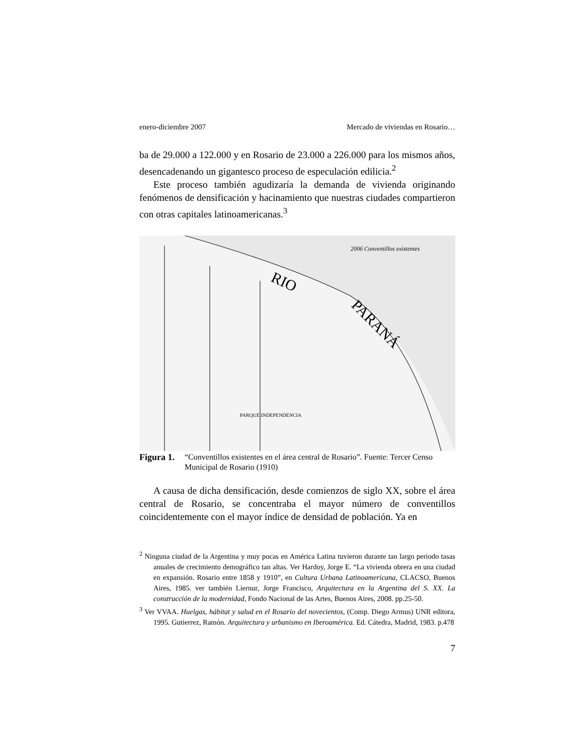enero-diciembre 2007 Mercado de viviendas en Rosario…
ba de 29.000 a 122.000 y en Rosario de 23.000 a 226.000 para los mismos años, desencadenando un gigantesco proceso de especulación edilicia.<sup>2</sup>
Este proceso también agudizaría la demanda de vivienda originando fenómenos de densificación y hacinamiento que nuestras ciudades compartieron con otras capitales latinoamericanas.<sup>3</sup>
2006 Conventillos existentes
RIO
PARANÁ
PARQUE INDEPENDENCIA
Figura 1. “Conventillos existentes en el área central de Rosario”. Fuente: Tercer Censo Municipal de Rosario (1910)
A causa de dicha densificación, desde comienzos de siglo XX, sobre el área central de Rosario, se concentraba el mayor número de conventillos coincidentemente con el mayor índice de densidad de población. Ya en
<sup>2</sup> Ninguna ciudad de la Argentina y muy pocas en América Latina tuvieron durante tan largo periodo tasas anuales de crecimiento demográfico tan altas. Ver Hardoy, Jorge E. “La vivienda obrera en una ciudad en expansión. Rosario entre 1858 y 1910”, en Cultura Urbana Latinoamericana, CLACSO, Buenos Aires, 1985. ver también Liernur, Jorge Francisco, Arquitectura en la Argentina del S. XX. La construcción de la modernidad, Fondo Nacional de las Artes, Buenos Aires, 2008. pp.25-50.
<sup>3</sup> Ver VVAA. Huelgas, hábitat y salud en el Rosario del novecientos, (Comp. Diego Armus) UNR editora, 1995. Gutierrez, Ramón. Arquitectura y urbanismo en Iberoamérica. Ed. Cátedra, Madrid, 1983. p.478
7